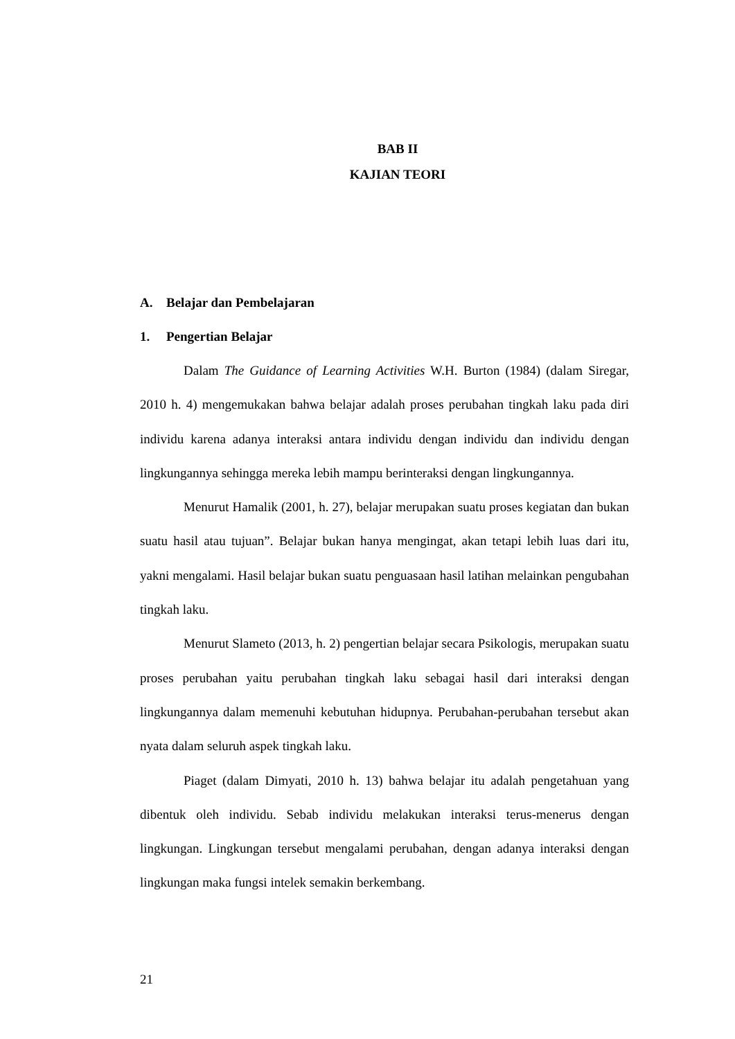BAB II
KAJIAN TEORI
A. Belajar dan Pembelajaran
1. Pengertian Belajar
Dalam The Guidance of Learning Activities W.H. Burton (1984) (dalam Siregar, 2010 h. 4) mengemukakan bahwa belajar adalah proses perubahan tingkah laku pada diri individu karena adanya interaksi antara individu dengan individu dan individu dengan lingkungannya sehingga mereka lebih mampu berinteraksi dengan lingkungannya.
Menurut Hamalik (2001, h. 27), belajar merupakan suatu proses kegiatan dan bukan suatu hasil atau tujuan”. Belajar bukan hanya mengingat, akan tetapi lebih luas dari itu, yakni mengalami. Hasil belajar bukan suatu penguasaan hasil latihan melainkan pengubahan tingkah laku.
Menurut Slameto (2013, h. 2) pengertian belajar secara Psikologis, merupakan suatu proses perubahan yaitu perubahan tingkah laku sebagai hasil dari interaksi dengan lingkungannya dalam memenuhi kebutuhan hidupnya. Perubahan-perubahan tersebut akan nyata dalam seluruh aspek tingkah laku.
Piaget (dalam Dimyati, 2010 h. 13) bahwa belajar itu adalah pengetahuan yang dibentuk oleh individu. Sebab individu melakukan interaksi terus-menerus dengan lingkungan. Lingkungan tersebut mengalami perubahan, dengan adanya interaksi dengan lingkungan maka fungsi intelek semakin berkembang.
21